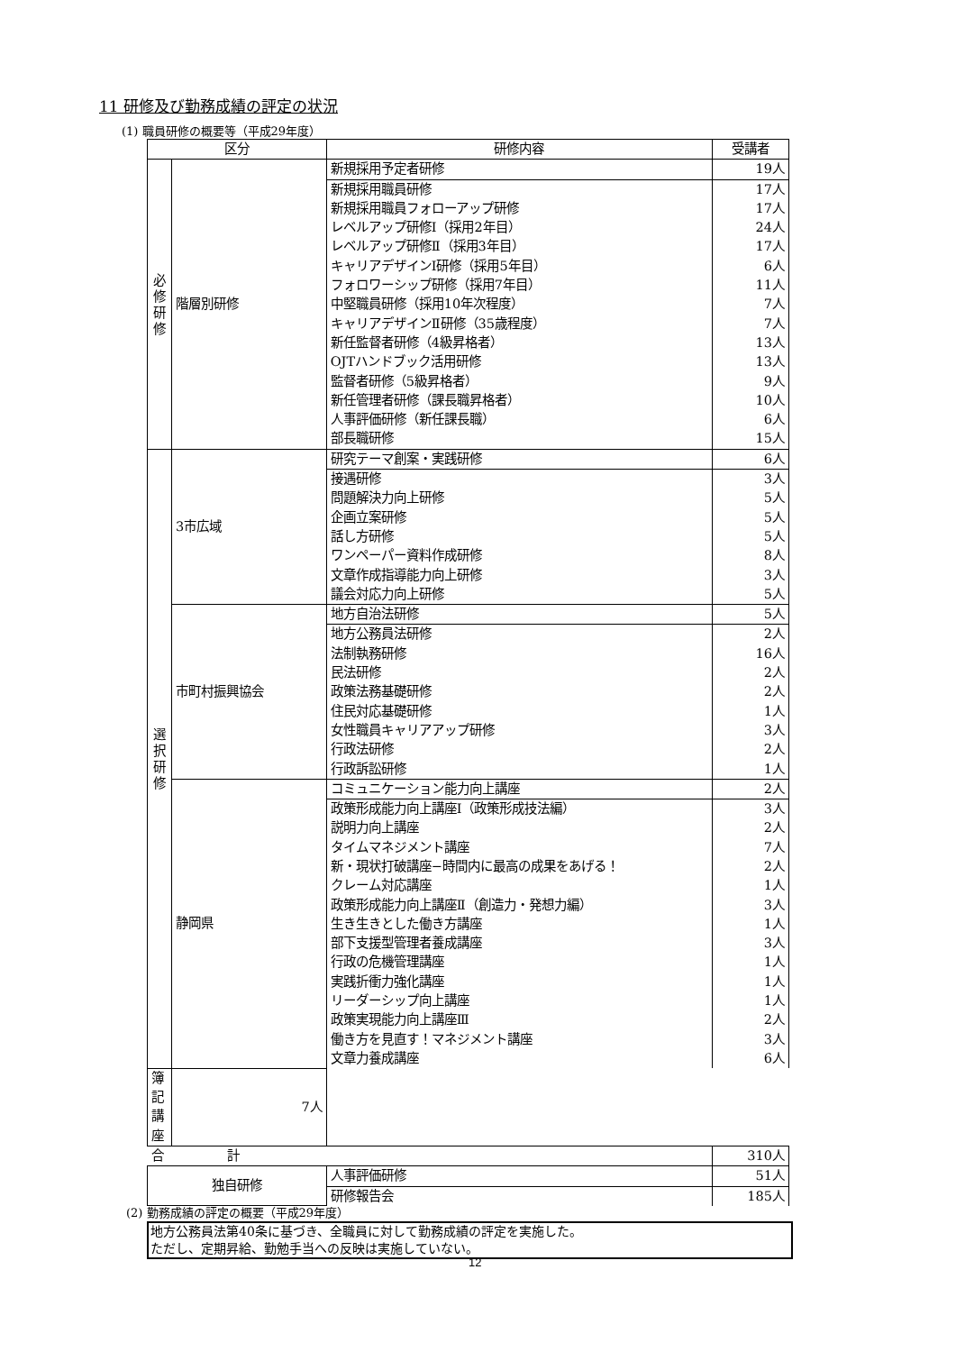11 研修及び勤務成績の評定の状況
(1) 職員研修の概要等（平成29年度）
| 区分 | | 研修内容 | 受講者 |
| --- | --- | --- | --- |
| 必 修 研 修 | 階層別研修 | 新規採用予定者研修 | 19人 |
| | | 新規採用職員研修 | 17人 |
| | | 新規採用職員フォローアップ研修 | 17人 |
| | | レベルアップ研修Ⅰ（採用2年目） | 24人 |
| | | レベルアップ研修Ⅱ（採用3年目） | 17人 |
| | | キャリアデザインⅠ研修（採用5年目） | 6人 |
| | | フォロワーシップ研修（採用7年目） | 11人 |
| | | 中堅職員研修（採用10年次程度） | 7人 |
| | | キャリアデザインⅡ研修（35歳程度） | 7人 |
| | | 新任監督者研修（4級昇格者） | 13人 |
| | | OJTハンドブック活用研修 | 13人 |
| | | 監督者研修（5級昇格者） | 9人 |
| | | 新任管理者研修（課長職昇格者） | 10人 |
| | | 人事評価研修（新任課長職） | 6人 |
| | | 部長職研修 | 15人 |
| 選 択 研 修 | 3市広域 | 研究テーマ創案・実践研修 | 6人 |
| | | 接遇研修 | 3人 |
| | | 問題解決力向上研修 | 5人 |
| | | 企画立案研修 | 5人 |
| | | 話し方研修 | 5人 |
| | | ワンペーパー資料作成研修 | 8人 |
| | | 文章作成指導能力向上研修 | 3人 |
| | | 議会対応力向上研修 | 5人 |
| | 市町村振興協会 | 地方自治法研修 | 5人 |
| | | 地方公務員法研修 | 2人 |
| | | 法制執務研修 | 16人 |
| | | 民法研修 | 2人 |
| | | 政策法務基礎研修 | 2人 |
| | | 住民対応基礎研修 | 1人 |
| | | 女性職員キャリアアップ研修 | 3人 |
| | | 行政法研修 | 2人 |
| | | 行政訴訟研修 | 1人 |
| | 静岡県 | コミュニケーション能力向上講座 | 2人 |
| | | 政策形成能力向上講座Ⅰ（政策形成技法編） | 3人 |
| | | 説明力向上講座 | 2人 |
| | | タイムマネジメント講座 | 7人 |
| | | 新・現状打破講座−時間内に最高の成果をあげる！ | 2人 |
| | | クレーム対応講座 | 1人 |
| | | 政策形成能力向上講座Ⅱ（創造力・発想力編） | 3人 |
| | | 生き生きとした働き方講座 | 1人 |
| | | 部下支援型管理者養成講座 | 3人 |
| | | 行政の危機管理講座 | 1人 |
| | | 実践折衝力強化講座 | 1人 |
| | | リーダーシップ向上講座 | 1人 |
| | | 政策実現能力向上講座Ⅲ | 2人 |
| | | 働き方を見直す！マネジメント講座 | 3人 |
| | | 文章力養成講座 | 6人 |
| 簿記講座 | 7人 | | |
| 合 計 | | | 310人 |
| 独自研修 | | 人事評価研修 | 51人 |
| | | 研修報告会 | 185人 |
(2) 勤務成績の評定の概要（平成29年度）
地方公務員法第40条に基づき、全職員に対して勤務成績の評定を実施した。
ただし、定期昇給、勤勉手当への反映は実施していない。
12